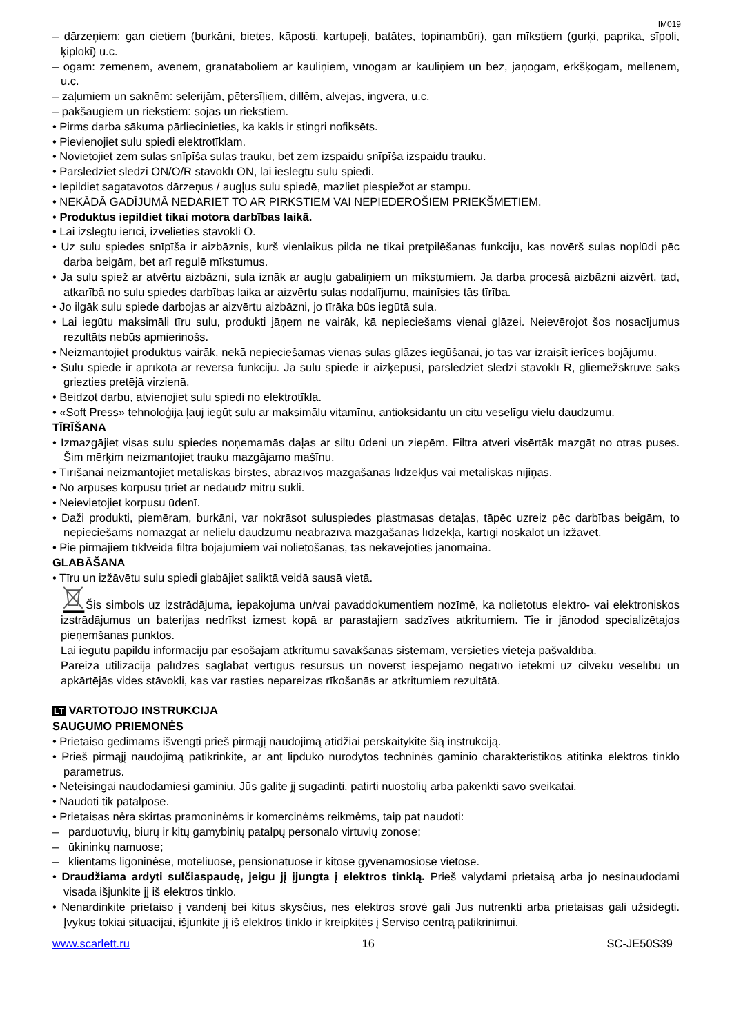IM019
– dārzeņiem: gan cietiem (burkāni, bietes, kāposti, kartupeļi, batātes, topinambūri), gan mīkstiem (gurķi, paprika, sīpoli, ķiploki) u.c.
– ogām: zemenēm, avenēm, granātāboliem ar kauliņiem, vīnogām ar kauliņiem un bez, jāņogām, ērkšķogām, mellenēm, u.c.
– zaļumiem un saknēm: selerijām, pētersīļiem, dillēm, alvejas, ingvera, u.c.
– pākšaugiem un riekstiem: sojas un riekstiem.
• Pirms darba sākuma pārliecinieties, ka kakls ir stingri nofiksēts.
• Pievienojiet sulu spiedi elektrotīklam.
• Novietojiet zem sulas snīpīša sulas trauku, bet zem izspaidu snīpīša izspaidu trauku.
• Pārslēdziet slēdzi ON/O/R stāvoklī ON, lai ieslēgtu sulu spiedi.
• Iepildiet sagatavotos dārzeņus / augļus sulu spiedē, mazliet piespiežot ar stampu.
• NEKĀDĀ GADĪJUMĀ NEDARIET TO AR PIRKSTIEM VAI NEPIEDEROŠIEM PRIEKŠMETIEM.
• Produktus iepildiet tikai motora darbības laikā.
• Lai izslēgtu ierīci, izvēlieties stāvokli O.
• Uz sulu spiedes snīpīša ir aizbāznis, kurš vienlaikus pilda ne tikai pretpilēšanas funkciju, kas novērš sulas noplūdi pēc darba beigām, bet arī regulē mīkstumus.
• Ja sulu spiež ar atvērtu aizbāzni, sula iznāk ar augļu gabaliņiem un mīkstumiem. Ja darba procesā aizbāzni aizvērt, tad, atkarībā no sulu spiedes darbības laika ar aizvērtu sulas nodalījumu, mainīsies tās tīrība.
• Jo ilgāk sulu spiede darbojas ar aizvērtu aizbāzni, jo tīrāka būs iegūtā sula.
• Lai iegūtu maksimāli tīru sulu, produkti jāņem ne vairāk, kā nepieciešams vienai glāzei. Neievērojot šos nosacījumus rezultāts nebūs apmierinošs.
• Neizmantojiet produktus vairāk, nekā nepieciešamas vienas sulas glāzes iegūšanai, jo tas var izraisīt ierīces bojājumu.
• Sulu spiede ir aprīkota ar reversa funkciju. Ja sulu spiede ir aizķepusi, pārslēdziet slēdzi stāvoklī R, gliemežskrūve sāks griezties pretējā virzienā.
• Beidzot darbu, atvienojiet sulu spiedi no elektrotīkla.
• «Soft Press» tehnoloģija ļauj iegūt sulu ar maksimālu vitamīnu, antioksidantu un citu veselīgu vielu daudzumu.
TĪRĪŠANA
• Izmazgājiet visas sulu spiedes noņemamās daļas ar siltu ūdeni un ziepēm. Filtra atveri visērtāk mazgāt no otras puses. Šim mērķim neizmantojiet trauku mazgājamo mašīnu.
• Tīrīšanai neizmantojiet metāliskas birstes, abrazīvos mazgāšanas līdzekļus vai metāliskās nījiņas.
• No ārpuses korpusu tīriet ar nedaudz mitru sūkli.
• Neievietojiet korpusu ūdenī.
• Daži produkti, piemēram, burkāni, var nokrāsot suluspiedes plastmasas detaļas, tāpēc uzreiz pēc darbības beigām, to nepieciešams nomazgāt ar nelielu daudzumu neabrazīva mazgāšanas līdzekļa, kārtīgi noskalot un izžāvēt.
• Pie pirmajiem tīklveida filtra bojājumiem vai nolietošanās, tas nekavējoties jānomaina.
GLABĀŠANA
• Tīru un izžāvētu sulu spiedi glabājiet saliktā veidā sausā vietā.
Šis simbols uz izstrādājuma, iepakojuma un/vai pavaddokumentiem nozīmē, ka nolietotus elektro- vai elektroniskos izstrādājumus un baterijas nedrīkst izmest kopā ar parastajiem sadzīves atkritumiem. Tie ir jānodod specializētajos pieņemšanas punktos.
Lai iegūtu papildu informāciju par esošajām atkritumu savākšanas sistēmām, vērsieties vietējā pašvaldībā.
Pareiza utilizācija palīdzēs saglabāt vērtīgus resursus un novērst iespējamo negatīvo ietekmi uz cilvēku veselību un apkārtējās vides stāvokli, kas var rasties nepareizas rīkošanās ar atkritumiem rezultātā.
LT VARTOTOJO INSTRUKCIJA
SAUGUMO PRIEMONĖS
• Prietaiso gedimams išvengti prieš pirmąjį naudojimą atidžiai perskaitykite šią instrukciją.
• Prieš pirmąjį naudojimą patikrinkite, ar ant lipduko nurodytos techninės gaminio charakteristikos atitinka elektros tinklo parametrus.
• Neteisingai naudodamiesi gaminiu, Jūs galite jį sugadinti, patirti nuostolių arba pakenkti savo sveikatai.
• Naudoti tik patalpose.
• Prietaisas nėra skirtas pramoninėms ir komercinėms reikmėms, taip pat naudoti:
– parduotuvių, biurų ir kitų gamybinių patalpų personalo virtuvių zonose;
– ūkininkų namuose;
– klientams ligoninėse, moteliuose, pensionatuose ir kitose gyvenamosiose vietose.
• Draudžiama ardyti sulčiaspaudę, jeigu jį įjungta į elektros tinklą. Prieš valydami prietaisą arba jo nesinaudodami visada išjunkite jį iš elektros tinklo.
• Nenardinkite prietaiso į vandenį bei kitus skysčius, nes elektros srovė gali Jus nutrenkti arba prietaisas gali užsidegti. Įvykus tokiai situacijai, išjunkite jį iš elektros tinklo ir kreipkitės į Serviso centrą patikrinimui.
www.scarlett.ru 16 SC-JE50S39